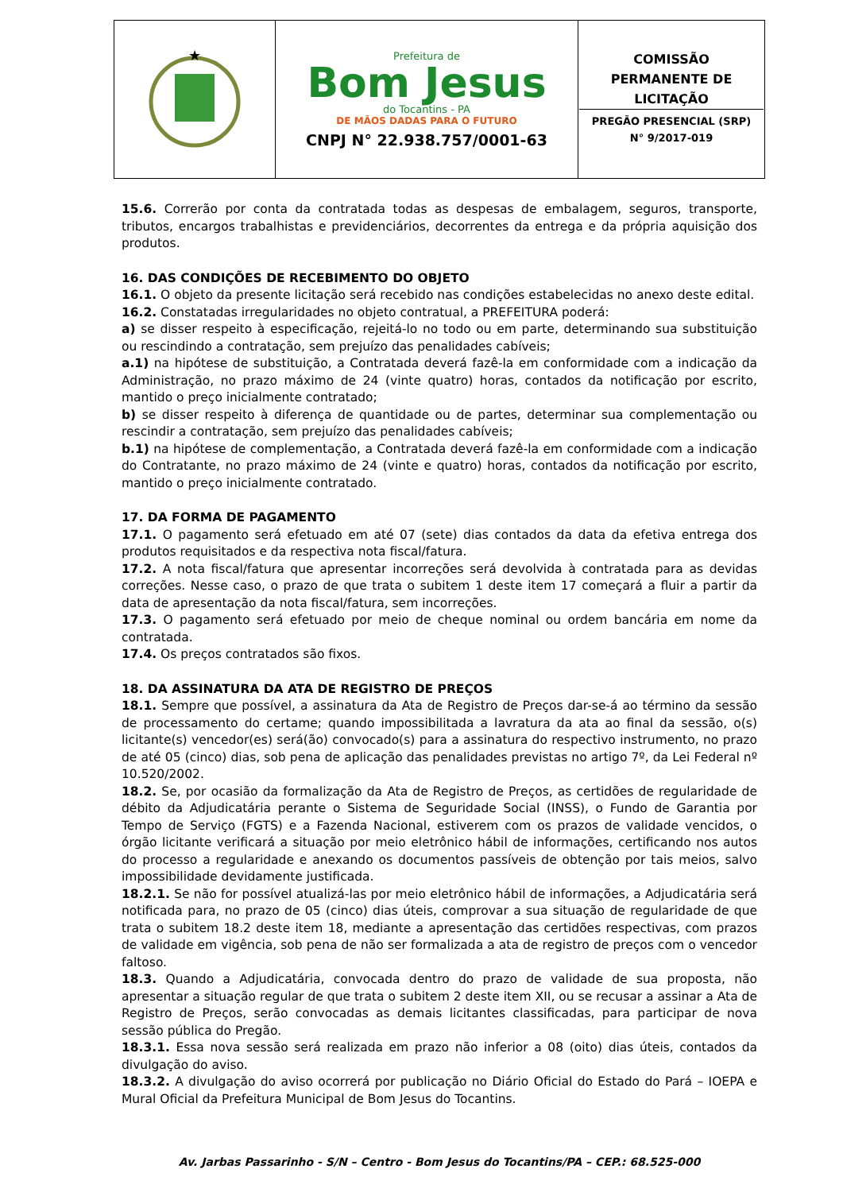| ★ | Prefeitura de Bom Jesus do Tocantins - PA DE MÃOS DADAS PARA O FUTURO CNPJ N° 22.938.757/0001-63 | COMISSÃO PERMANENTE DE LICITAÇÃO PREGÃO PRESENCIAL (SRP) N° 9/2017-019 |
15.6. Correrão por conta da contratada todas as despesas de embalagem, seguros, transporte, tributos, encargos trabalhistas e previdenciários, decorrentes da entrega e da própria aquisição dos produtos.
16. DAS CONDIÇÕES DE RECEBIMENTO DO OBJETO
16.1. O objeto da presente licitação será recebido nas condições estabelecidas no anexo deste edital.
16.2. Constatadas irregularidades no objeto contratual, a PREFEITURA poderá:
a) se disser respeito à especificação, rejeitá-lo no todo ou em parte, determinando sua substituição ou rescindindo a contratação, sem prejuízo das penalidades cabíveis;
a.1) na hipótese de substituição, a Contratada deverá fazê-la em conformidade com a indicação da Administração, no prazo máximo de 24 (vinte quatro) horas, contados da notificação por escrito, mantido o preço inicialmente contratado;
b) se disser respeito à diferença de quantidade ou de partes, determinar sua complementação ou rescindir a contratação, sem prejuízo das penalidades cabíveis;
b.1) na hipótese de complementação, a Contratada deverá fazê-la em conformidade com a indicação do Contratante, no prazo máximo de 24 (vinte e quatro) horas, contados da notificação por escrito, mantido o preço inicialmente contratado.
17. DA FORMA DE PAGAMENTO
17.1. O pagamento será efetuado em até 07 (sete) dias contados da data da efetiva entrega dos produtos requisitados e da respectiva nota fiscal/fatura.
17.2. A nota fiscal/fatura que apresentar incorreções será devolvida à contratada para as devidas correções. Nesse caso, o prazo de que trata o subitem 1 deste item 17 começará a fluir a partir da data de apresentação da nota fiscal/fatura, sem incorreções.
17.3. O pagamento será efetuado por meio de cheque nominal ou ordem bancária em nome da contratada.
17.4. Os preços contratados são fixos.
18. DA ASSINATURA DA ATA DE REGISTRO DE PREÇOS
18.1. Sempre que possível, a assinatura da Ata de Registro de Preços dar-se-á ao término da sessão de processamento do certame; quando impossibilitada a lavratura da ata ao final da sessão, o(s) licitante(s) vencedor(es) será(ão) convocado(s) para a assinatura do respectivo instrumento, no prazo de até 05 (cinco) dias, sob pena de aplicação das penalidades previstas no artigo 7º, da Lei Federal nº 10.520/2002.
18.2. Se, por ocasião da formalização da Ata de Registro de Preços, as certidões de regularidade de débito da Adjudicatária perante o Sistema de Seguridade Social (INSS), o Fundo de Garantia por Tempo de Serviço (FGTS) e a Fazenda Nacional, estiverem com os prazos de validade vencidos, o órgão licitante verificará a situação por meio eletrônico hábil de informações, certificando nos autos do processo a regularidade e anexando os documentos passíveis de obtenção por tais meios, salvo impossibilidade devidamente justificada.
18.2.1. Se não for possível atualizá-las por meio eletrônico hábil de informações, a Adjudicatária será notificada para, no prazo de 05 (cinco) dias úteis, comprovar a sua situação de regularidade de que trata o subitem 18.2 deste item 18, mediante a apresentação das certidões respectivas, com prazos de validade em vigência, sob pena de não ser formalizada a ata de registro de preços com o vencedor faltoso.
18.3. Quando a Adjudicatária, convocada dentro do prazo de validade de sua proposta, não apresentar a situação regular de que trata o subitem 2 deste item XII, ou se recusar a assinar a Ata de Registro de Preços, serão convocadas as demais licitantes classificadas, para participar de nova sessão pública do Pregão.
18.3.1. Essa nova sessão será realizada em prazo não inferior a 08 (oito) dias úteis, contados da divulgação do aviso.
18.3.2. A divulgação do aviso ocorrerá por publicação no Diário Oficial do Estado do Pará – IOEPA e Mural Oficial da Prefeitura Municipal de Bom Jesus do Tocantins.
Av. Jarbas Passarinho - S/N – Centro - Bom Jesus do Tocantins/PA – CEP.: 68.525-000